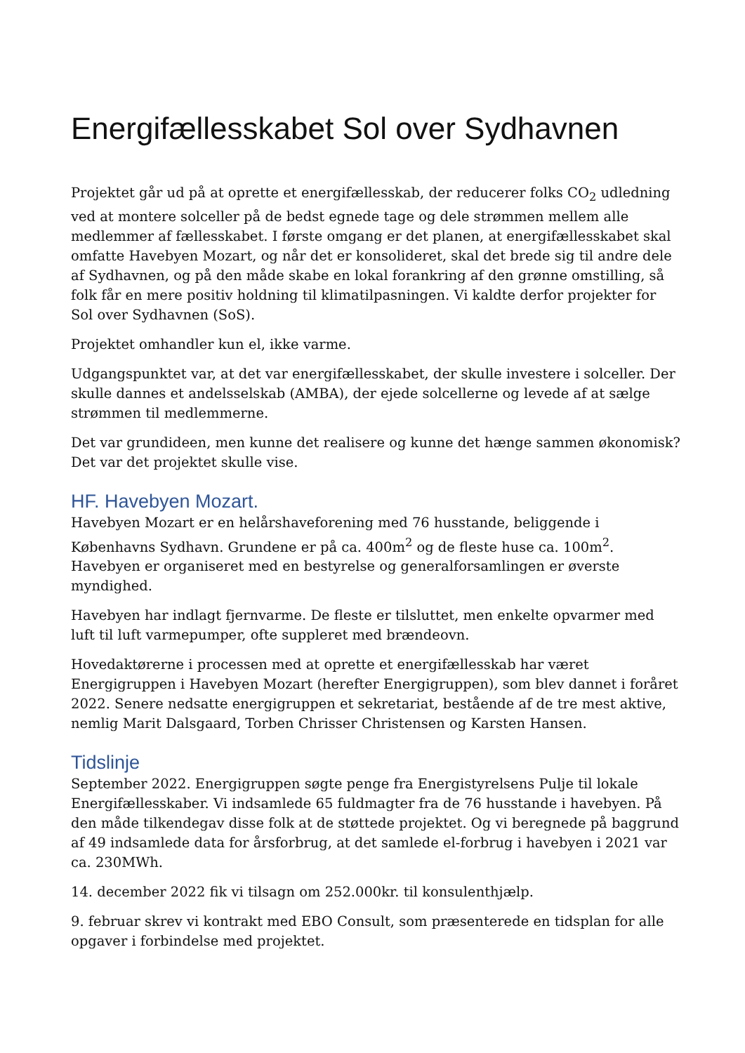Energifællesskabet Sol over Sydhavnen
Projektet går ud på at oprette et energifællesskab, der reducerer folks CO<sub>2</sub> udledning ved at montere solceller på de bedst egnede tage og dele strømmen mellem alle medlemmer af fællesskabet. I første omgang er det planen, at energifællesskabet skal omfatte Havebyen Mozart, og når det er konsolideret, skal det brede sig til andre dele af Sydhavnen, og på den måde skabe en lokal forankring af den grønne omstilling, så folk får en mere positiv holdning til klimatilpasningen. Vi kaldte derfor projekter for Sol over Sydhavnen (SoS).
Projektet omhandler kun el, ikke varme.
Udgangspunktet var, at det var energifællesskabet, der skulle investere i solceller. Der skulle dannes et andelsselskab (AMBA), der ejede solcellerne og levede af at sælge strømmen til medlemmerne.
Det var grundideen, men kunne det realisere og kunne det hænge sammen økonomisk? Det var det projektet skulle vise.
HF. Havebyen Mozart.
Havebyen Mozart er en helårshaveforening med 76 husstande, beliggende i Københavns Sydhavn. Grundene er på ca. 400m<sup>2</sup> og de fleste huse ca. 100m<sup>2</sup>. Havebyen er organiseret med en bestyrelse og generalforsamlingen er øverste myndighed.
Havebyen har indlagt fjernvarme. De fleste er tilsluttet, men enkelte opvarmer med luft til luft varmepumper, ofte suppleret med brændeovn.
Hovedaktørerne i processen med at oprette et energifællesskab har været Energigruppen i Havebyen Mozart (herefter Energigruppen), som blev dannet i foråret 2022. Senere nedsatte energigruppen et sekretariat, bestående af de tre mest aktive, nemlig Marit Dalsgaard, Torben Chrisser Christensen og Karsten Hansen.
Tidslinje
September 2022. Energigruppen søgte penge fra Energistyrelsens Pulje til lokale Energifællesskaber. Vi indsamlede 65 fuldmagter fra de 76 husstande i havebyen. På den måde tilkendegav disse folk at de støttede projektet. Og vi beregnede på baggrund af 49 indsamlede data for årsforbrug, at det samlede el-forbrug i havebyen i 2021 var ca. 230MWh.
14. december 2022 fik vi tilsagn om 252.000kr. til konsulenthjælp.
9. februar skrev vi kontrakt med EBO Consult, som præsenterede en tidsplan for alle opgaver i forbindelse med projektet.